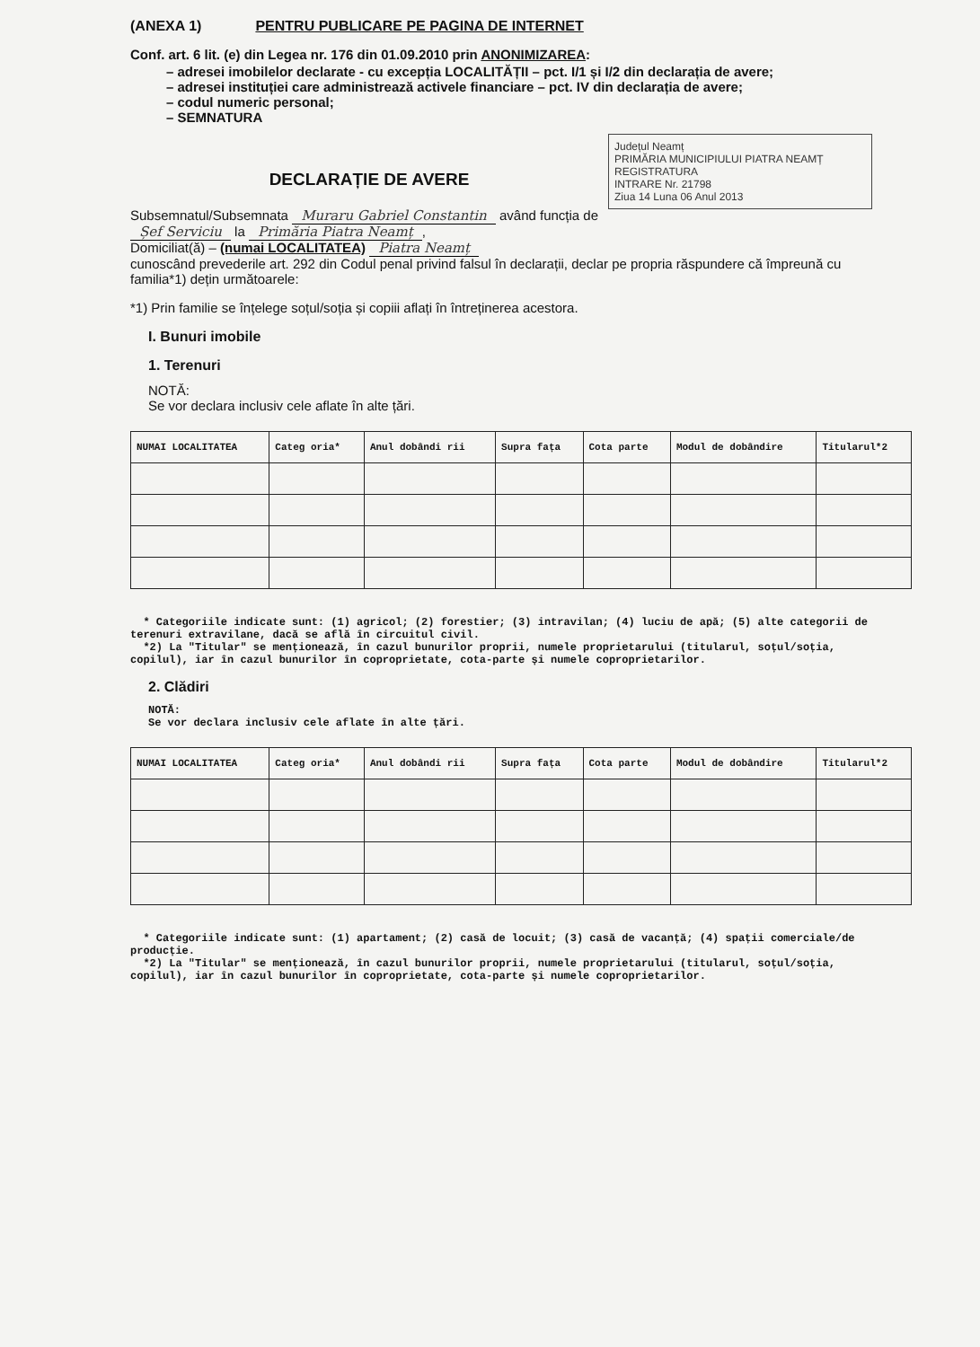(ANEXA 1) PENTRU PUBLICARE PE PAGINA DE INTERNET
Conf. art. 6 lit. (e) din Legea nr. 176 din 01.09.2010 prin ANONIMIZAREA:
– adresei imobilelor declarate - cu excepția LOCALITĂȚII – pct. I/1 și I/2 din declarația de avere;
– adresei instituției care administrează activele financiare – pct. IV din declarația de avere;
– codul numeric personal;
– SEMNATURA
Județul Neamț
PRIMĂRIA MUNICIPIULUI PIATRA NEAMȚ
REGISTRATURA
INTRARE Nr. 21798
Ziua 14 Luna 06 Anul 2013
DECLARAȚIE DE AVERE
Subsemnatul/Subsemnata Muraru Gabriel Constantin având funcția de Șef Serviciu la Primăria Piatra Neamț,
Domiciliat(ă) – (numai LOCALITATEA) Piatra Neamț
cunoscând prevederile art. 292 din Codul penal privind falsul în declarații, declar pe propria răspundere că împreună cu familia*1) dețin următoarele:
*1) Prin familie se înțelege soțul/soția și copiii aflați în întreținerea acestora.
I. Bunuri imobile
1. Terenuri
NOTĂ:
Se vor declara inclusiv cele aflate în alte țări.
| NUMAI LOCALITATEA | Categ oria* | Anul dobândi rii | Supra fața | Cota parte | Modul de dobândire | Titularul*2 |
| --- | --- | --- | --- | --- | --- | --- |
* Categoriile indicate sunt: (1) agricol; (2) forestier; (3) intravilan; (4) luciu de apă; (5) alte categorii de terenuri extravilane, dacă se află în circuitul civil.
*2) La "Titular" se menționează, în cazul bunurilor proprii, numele proprietarului (titularul, soțul/soția, copilul), iar în cazul bunurilor în coproprietate, cota-parte și numele coproprietarilor.
2. Clădiri
NOTĂ:
Se vor declara inclusiv cele aflate în alte țări.
| NUMAI LOCALITATEA | Categ oria* | Anul dobândi rii | Supra fața | Cota parte | Modul de dobândire | Titularul*2 |
| --- | --- | --- | --- | --- | --- | --- |
* Categoriile indicate sunt: (1) apartament; (2) casă de locuit; (3) casă de vacanță; (4) spații comerciale/de producție.
*2) La "Titular" se menționează, în cazul bunurilor proprii, numele proprietarului (titularul, soțul/soția, copilul), iar în cazul bunurilor în coproprietate, cota-parte și numele coproprietarilor.